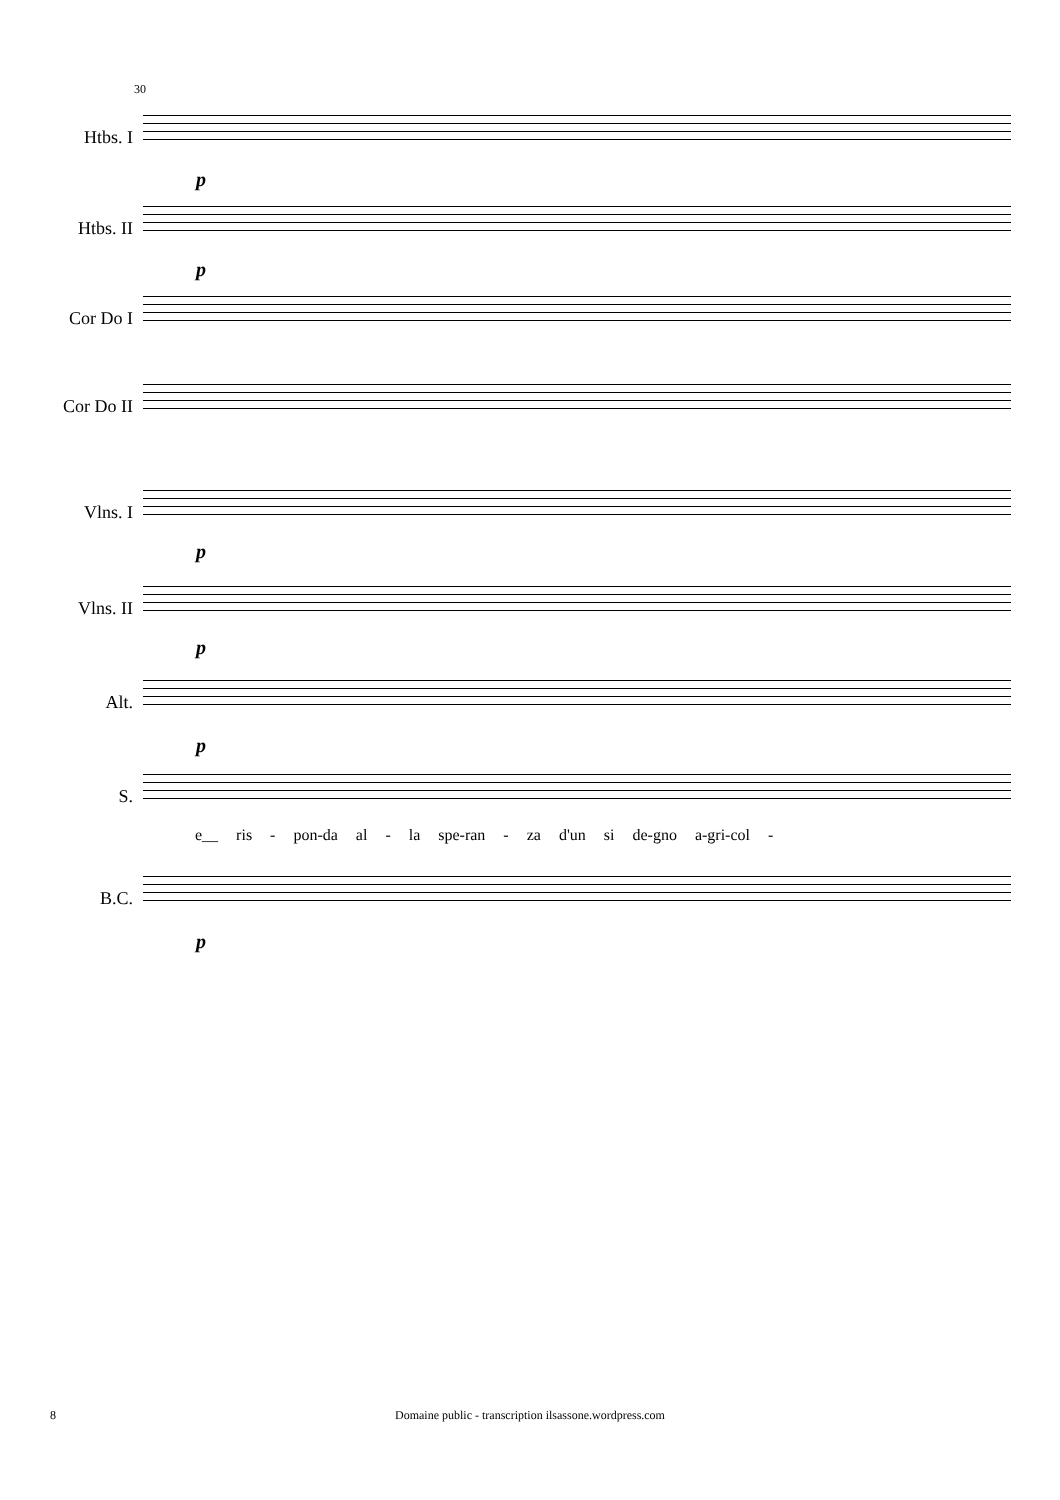30
Htbs. I
p
Htbs. II
p
Cor Do I
Cor Do II
Vlns. I
p
Vlns. II
p
Alt.
p
S.
e__ ris - pon-da al - la spe-ran - za d'un si de-gno a-gri-col -
B.C.
p
8 Domaine public - transcription ilsassone.wordpress.com